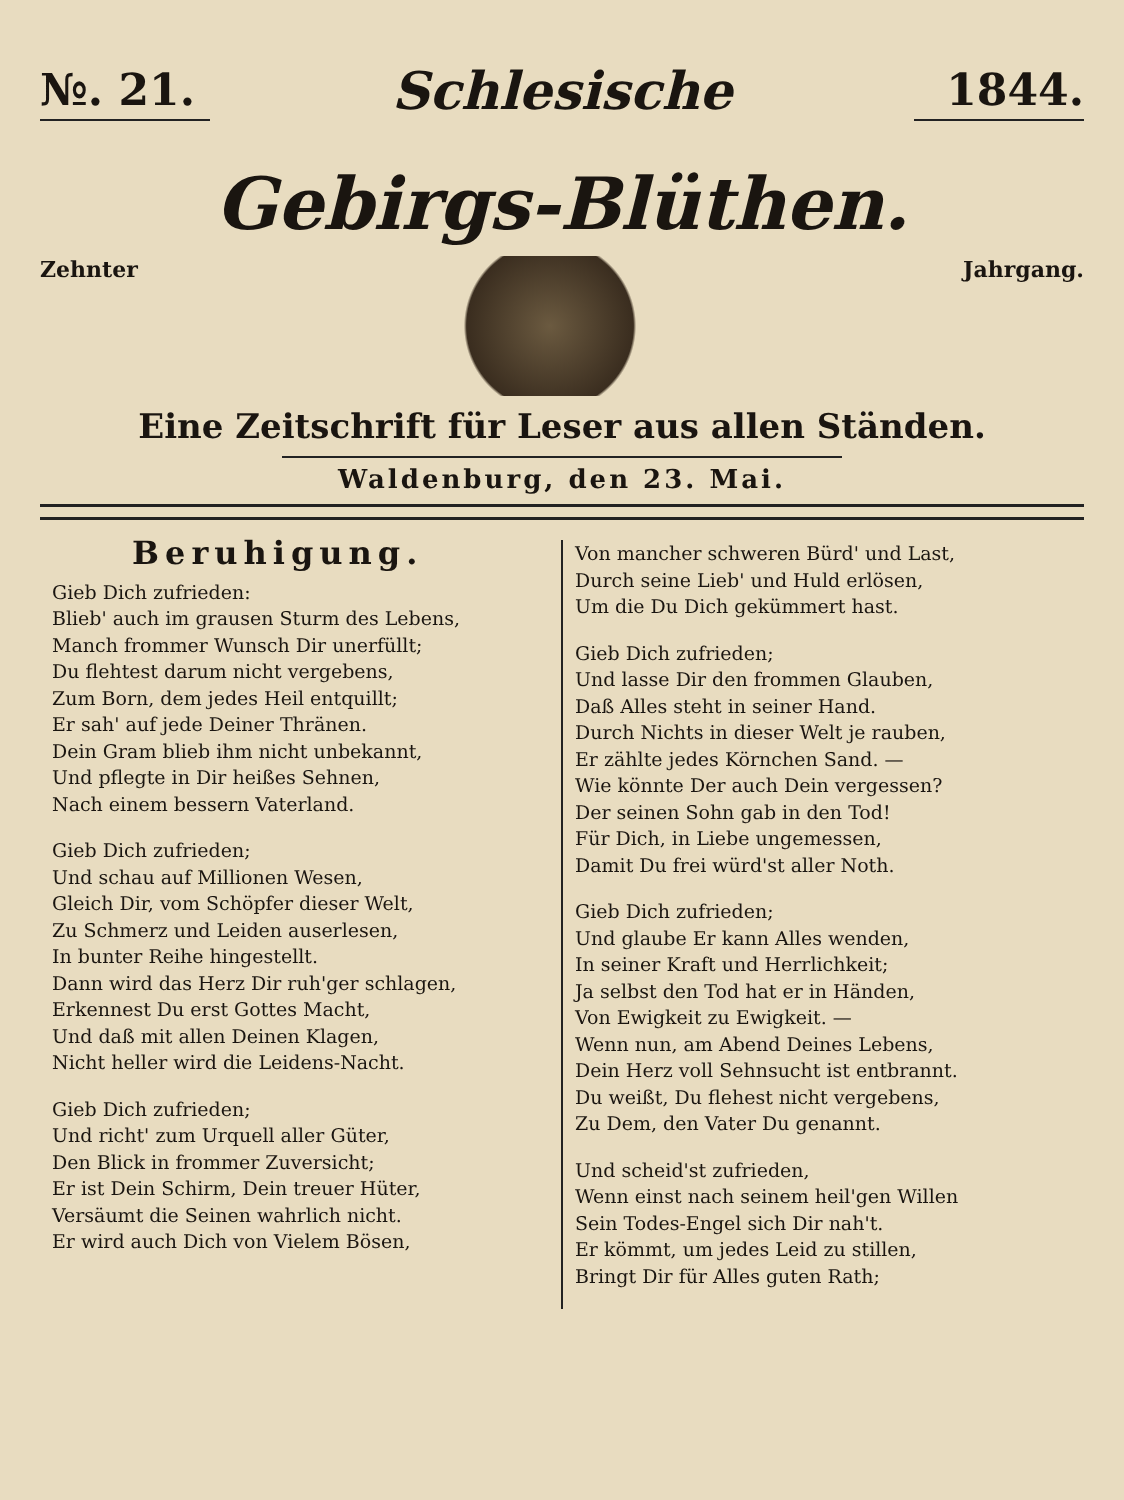№. 21.
Schlesische
1844.
Gebirgs-Blüthen.
Zehnter Jahrgang.
Eine Zeitschrift für Leser aus allen Ständen.
Waldenburg, den 23. Mai.
Beruhigung.
Gieb Dich zufrieden:
Blieb' auch im grausen Sturm des Lebens,
Manch frommer Wunsch Dir unerfüllt;
Du flehtest darum nicht vergebens,
Zum Born, dem jedes Heil entquillt;
Er sah' auf jede Deiner Thränen.
Dein Gram blieb ihm nicht unbekannt,
Und pflegte in Dir heißes Sehnen,
Nach einem bessern Vaterland.
Gieb Dich zufrieden;
Und schau auf Millionen Wesen,
Gleich Dir, vom Schöpfer dieser Welt,
Zu Schmerz und Leiden auserlesen,
In bunter Reihe hingestellt.
Dann wird das Herz Dir ruh'ger schlagen,
Erkennest Du erst Gottes Macht,
Und daß mit allen Deinen Klagen,
Nicht heller wird die Leidens-Nacht.
Gieb Dich zufrieden;
Und richt' zum Urquell aller Güter,
Den Blick in frommer Zuversicht;
Er ist Dein Schirm, Dein treuer Hüter,
Versäumt die Seinen wahrlich nicht.
Er wird auch Dich von Vielem Bösen,
Von mancher schweren Bürd' und Last,
Durch seine Lieb' und Huld erlösen,
Um die Du Dich gekümmert hast.
Gieb Dich zufrieden;
Und lasse Dir den frommen Glauben,
Daß Alles steht in seiner Hand.
Durch Nichts in dieser Welt je rauben,
Er zählte jedes Körnchen Sand. —
Wie könnte Der auch Dein vergessen?
Der seinen Sohn gab in den Tod!
Für Dich, in Liebe ungemessen,
Damit Du frei würd'st aller Noth.
Gieb Dich zufrieden;
Und glaube Er kann Alles wenden,
In seiner Kraft und Herrlichkeit;
Ja selbst den Tod hat er in Händen,
Von Ewigkeit zu Ewigkeit. —
Wenn nun, am Abend Deines Lebens,
Dein Herz voll Sehnsucht ist entbrannt.
Du weißt, Du flehest nicht vergebens,
Zu Dem, den Vater Du genannt.
Und scheid'st zufrieden,
Wenn einst nach seinem heil'gen Willen
Sein Todes-Engel sich Dir nah't.
Er kömmt, um jedes Leid zu stillen,
Bringt Dir für Alles guten Rath;